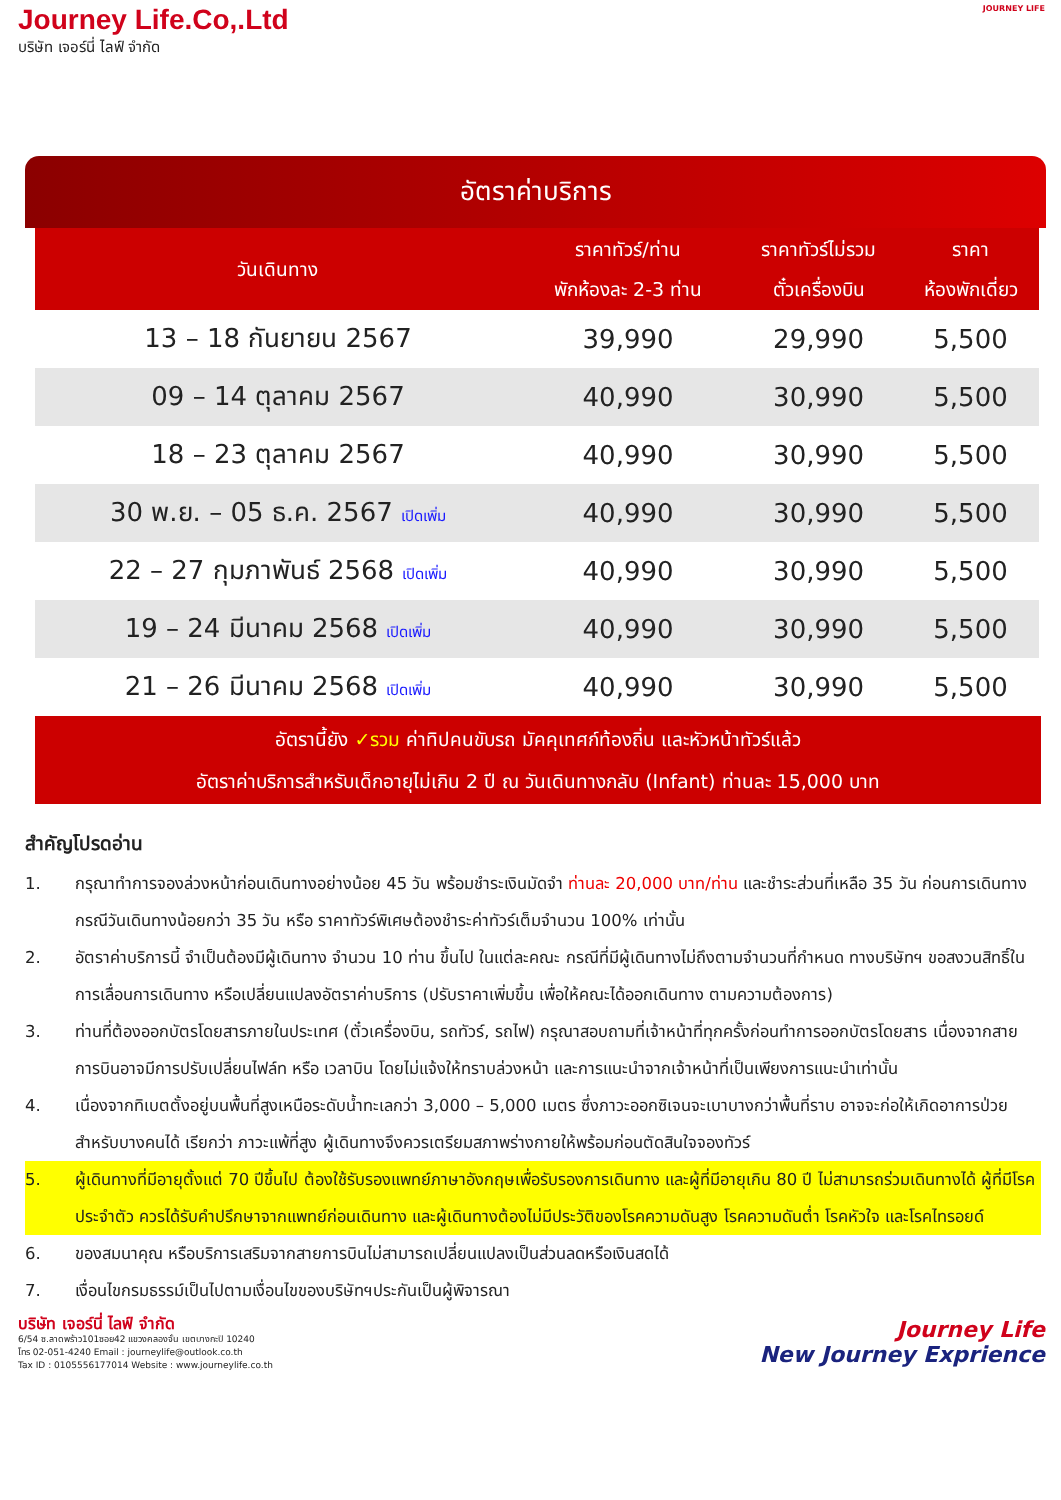Journey Life.Co,.Ltd
บริษัท เจอร์นี่ ไลฟ์ จำกัด
JOURNEY LIFE
อัตราค่าบริการ
| วันเดินทาง | ราคาทัวร์/ท่าน พักห้องละ 2-3 ท่าน | ราคาทัวร์ไม่รวม ตั๋วเครื่องบิน | ราคา ห้องพักเดี่ยว |
| --- | --- | --- | --- |
| 13 – 18 กันยายน 2567 | 39,990 | 29,990 | 5,500 |
| 09 – 14 ตุลาคม 2567 | 40,990 | 30,990 | 5,500 |
| 18 – 23 ตุลาคม 2567 | 40,990 | 30,990 | 5,500 |
| 30 พ.ย. – 05 ธ.ค. 2567 เปิดเพิ่ม | 40,990 | 30,990 | 5,500 |
| 22 – 27 กุมภาพันธ์ 2568 เปิดเพิ่ม | 40,990 | 30,990 | 5,500 |
| 19 – 24 มีนาคม 2568 เปิดเพิ่ม | 40,990 | 30,990 | 5,500 |
| 21 – 26 มีนาคม 2568 เปิดเพิ่ม | 40,990 | 30,990 | 5,500 |
อัตรานี้ยัง ✓รวม ค่าทิปคนขับรถ มัคคุเทศก์ท้องถิ่น และหัวหน้าทัวร์แล้ว
อัตราค่าบริการสำหรับเด็กอายุไม่เกิน 2 ปี ณ วันเดินทางกลับ (Infant) ท่านละ 15,000 บาท
สำคัญโปรดอ่าน
1. กรุณาทำการจองล่วงหน้าก่อนเดินทางอย่างน้อย 45 วัน พร้อมชำระเงินมัดจำ ท่านละ 20,000 บาท/ท่าน และชำระส่วนที่เหลือ 35 วัน ก่อนการเดินทาง กรณีวันเดินทางน้อยกว่า 35 วัน หรือ ราคาทัวร์พิเศษต้องชำระค่าทัวร์เต็มจำนวน 100% เท่านั้น
2. อัตราค่าบริการนี้ จำเป็นต้องมีผู้เดินทาง จำนวน 10 ท่าน ขึ้นไป ในแต่ละคณะ กรณีที่มีผู้เดินทางไม่ถึงตามจำนวนที่กำหนด ทางบริษัทฯ ขอสงวนสิทธิ์ในการเลื่อนการเดินทาง หรือเปลี่ยนแปลงอัตราค่าบริการ (ปรับราคาเพิ่มขึ้น เพื่อให้คณะได้ออกเดินทาง ตามความต้องการ)
3. ท่านที่ต้องออกบัตรโดยสารภายในประเทศ (ตั๋วเครื่องบิน, รถทัวร์, รถไฟ) กรุณาสอบถามที่เจ้าหน้าที่ทุกครั้งก่อนทำการออกบัตรโดยสาร เนื่องจากสายการบินอาจมีการปรับเปลี่ยนไฟล์ท หรือ เวลาบิน โดยไม่แจ้งให้ทราบล่วงหน้า และการแนะนำจากเจ้าหน้าที่เป็นเพียงการแนะนำเท่านั้น
4. เนื่องจากทิเบตตั้งอยู่บนพื้นที่สูงเหนือระดับน้ำทะเลกว่า 3,000 – 5,000 เมตร ซึ่งภาวะออกซิเจนจะเบาบางกว่าพื้นที่ราบ อาจจะก่อให้เกิดอาการป่วยสำหรับบางคนได้ เรียกว่า ภาวะแพ้ที่สูง ผู้เดินทางจึงควรเตรียมสภาพร่างกายให้พร้อมก่อนตัดสินใจจองทัวร์
5. ผู้เดินทางที่มีอายุตั้งแต่ 70 ปีขึ้นไป ต้องใช้รับรองแพทย์ภาษาอังกฤษเพื่อรับรองการเดินทาง และผู้ที่มีอายุเกิน 80 ปี ไม่สามารถร่วมเดินทางได้ ผู้ที่มีโรคประจำตัว ควรได้รับคำปรึกษาจากแพทย์ก่อนเดินทาง และผู้เดินทางต้องไม่มีประวัติของโรคความดันสูง โรคความดันต่ำ โรคหัวใจ และโรคไทรอยด์
6. ของสมนาคุณ หรือบริการเสริมจากสายการบินไม่สามารถเปลี่ยนแปลงเป็นส่วนลดหรือเงินสดได้
7. เงื่อนไขกรมธรรม์เป็นไปตามเงื่อนไขของบริษัทฯประกันเป็นผู้พิจารณา
บริษัท เจอร์นี่ ไลฟ์ จำกัด
6/54 ซ.ลาดพร้าว101ซอย42 แขวงคลองจั่น เขตบางกะปิ 10240
โทร 02-051-4240 Email : journeylife@outlook.co.th
Tax ID : 0105556177014 Website : www.journeylife.co.th
Journey Life
New Journey Exprience